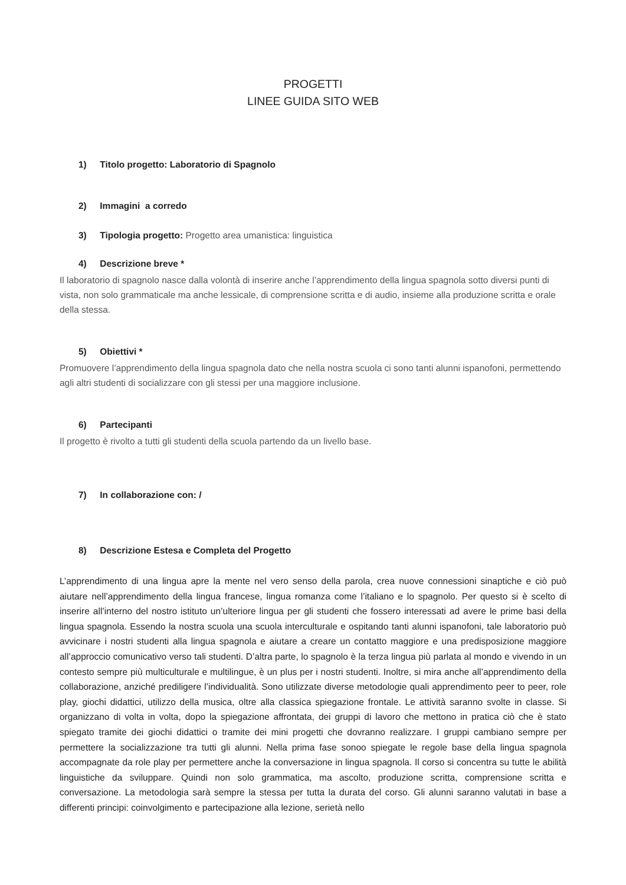PROGETTI
LINEE GUIDA SITO WEB
1) Titolo progetto: Laboratorio di Spagnolo
2) Immagini a corredo
3) Tipologia progetto: Progetto area umanistica: linguistica
4) Descrizione breve *
Il laboratorio di spagnolo nasce dalla volontà di inserire anche l’apprendimento della lingua spagnola sotto diversi punti di vista, non solo grammaticale ma anche lessicale, di comprensione scritta e di audio, insieme alla produzione scritta e orale della stessa.
5) Obiettivi *
Promuovere l’apprendimento della lingua spagnola dato che nella nostra scuola ci sono tanti alunni ispanofoni, permettendo agli altri studenti di socializzare con gli stessi per una maggiore inclusione.
6) Partecipanti
Il progetto è rivolto a tutti gli studenti della scuola partendo da un livello base.
7) In collaborazione con: /
8) Descrizione Estesa e Completa del Progetto
L’apprendimento di una lingua apre la mente nel vero senso della parola, crea nuove connessioni sinaptiche e ciò può aiutare nell’apprendimento della lingua francese, lingua romanza come l’italiano e lo spagnolo. Per questo si è scelto di inserire all’interno del nostro istituto un’ulteriore lingua per gli studenti che fossero interessati ad avere le prime basi della lingua spagnola. Essendo la nostra scuola una scuola interculturale e ospitando tanti alunni ispanofoni, tale laboratorio può avvicinare i nostri studenti alla lingua spagnola e aiutare a creare un contatto maggiore e una predisposizione maggiore all’approccio comunicativo verso tali studenti. D’altra parte, lo spagnolo è la terza lingua più parlata al mondo e vivendo in un contesto sempre più multiculturale e multilingue, è un plus per i nostri studenti. Inoltre, si mira anche all’apprendimento della collaborazione, anziché prediligere l’individualità. Sono utilizzate diverse metodologie quali apprendimento peer to peer, role play, giochi didattici, utilizzo della musica, oltre alla classica spiegazione frontale. Le attività saranno svolte in classe. Si organizzano di volta in volta, dopo la spiegazione affrontata, dei gruppi di lavoro che mettono in pratica ciò che è stato spiegato tramite dei giochi didattici o tramite dei mini progetti che dovranno realizzare. I gruppi cambiano sempre per permettere la socializzazione tra tutti gli alunni. Nella prima fase sonoo spiegate le regole base della lingua spagnola accompagnate da role play per permettere anche la conversazione in lingua spagnola. Il corso si concentra su tutte le abilità linguistiche da sviluppare. Quindi non solo grammatica, ma ascolto, produzione scritta, comprensione scritta e conversazione. La metodologia sarà sempre la stessa per tutta la durata del corso. Gli alunni saranno valutati in base a differenti principi: coinvolgimento e partecipazione alla lezione, serietà nello